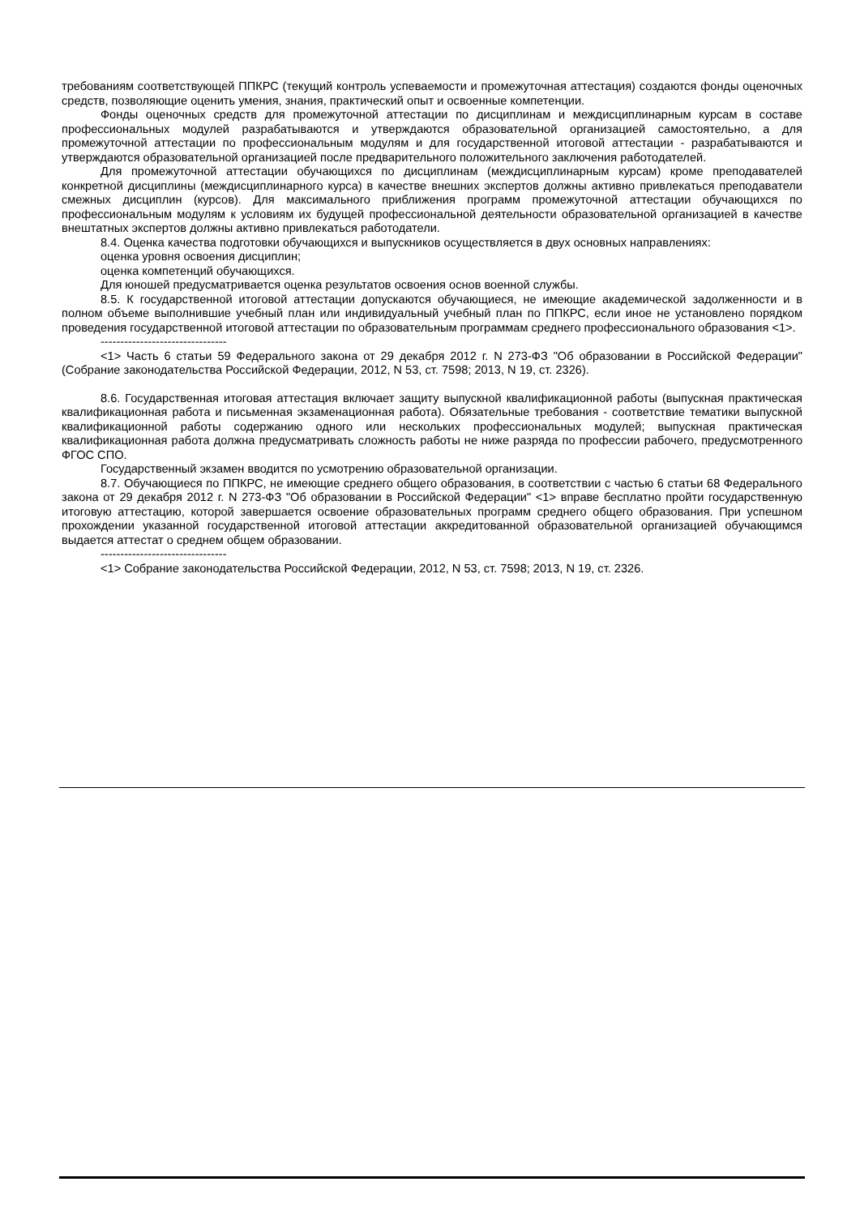требованиям соответствующей ППКРС (текущий контроль успеваемости и промежуточная аттестация) создаются фонды оценочных средств, позволяющие оценить умения, знания, практический опыт и освоенные компетенции.
Фонды оценочных средств для промежуточной аттестации по дисциплинам и междисциплинарным курсам в составе профессиональных модулей разрабатываются и утверждаются образовательной организацией самостоятельно, а для промежуточной аттестации по профессиональным модулям и для государственной итоговой аттестации - разрабатываются и утверждаются образовательной организацией после предварительного положительного заключения работодателей.
Для промежуточной аттестации обучающихся по дисциплинам (междисциплинарным курсам) кроме преподавателей конкретной дисциплины (междисциплинарного курса) в качестве внешних экспертов должны активно привлекаться преподаватели смежных дисциплин (курсов). Для максимального приближения программ промежуточной аттестации обучающихся по профессиональным модулям к условиям их будущей профессиональной деятельности образовательной организацией в качестве внештатных экспертов должны активно привлекаться работодатели.
8.4. Оценка качества подготовки обучающихся и выпускников осуществляется в двух основных направлениях:
оценка уровня освоения дисциплин;
оценка компетенций обучающихся.
Для юношей предусматривается оценка результатов освоения основ военной службы.
8.5. К государственной итоговой аттестации допускаются обучающиеся, не имеющие академической задолженности и в полном объеме выполнившие учебный план или индивидуальный учебный план по ППКРС, если иное не установлено порядком проведения государственной итоговой аттестации по образовательным программам среднего профессионального образования <1>.
--------------------------------
<1> Часть 6 статьи 59 Федерального закона от 29 декабря 2012 г. N 273-ФЗ "Об образовании в Российской Федерации" (Собрание законодательства Российской Федерации, 2012, N 53, ст. 7598; 2013, N 19, ст. 2326).
8.6. Государственная итоговая аттестация включает защиту выпускной квалификационной работы (выпускная практическая квалификационная работа и письменная экзаменационная работа). Обязательные требования - соответствие тематики выпускной квалификационной работы содержанию одного или нескольких профессиональных модулей; выпускная практическая квалификационная работа должна предусматривать сложность работы не ниже разряда по профессии рабочего, предусмотренного ФГОС СПО.
Государственный экзамен вводится по усмотрению образовательной организации.
8.7. Обучающиеся по ППКРС, не имеющие среднего общего образования, в соответствии с частью 6 статьи 68 Федерального закона от 29 декабря 2012 г. N 273-ФЗ "Об образовании в Российской Федерации" <1> вправе бесплатно пройти государственную итоговую аттестацию, которой завершается освоение образовательных программ среднего общего образования. При успешном прохождении указанной государственной итоговой аттестации аккредитованной образовательной организацией обучающимся выдается аттестат о среднем общем образовании.
--------------------------------
<1> Собрание законодательства Российской Федерации, 2012, N 53, ст. 7598; 2013, N 19, ст. 2326.